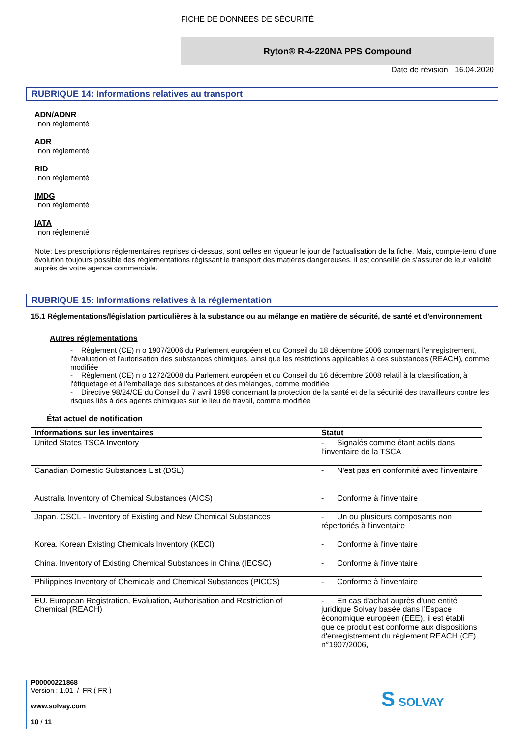FICHE DE DONNÉES DE SÉCURITÉ
Ryton® R-4-220NA PPS Compound
Date de révision 16.04.2020
RUBRIQUE 14: Informations relatives au transport
ADN/ADNR
non réglementé
ADR
non réglementé
RID
non réglementé
IMDG
non réglementé
IATA
non réglementé
Note: Les prescriptions réglementaires reprises ci-dessus, sont celles en vigueur le jour de l'actualisation de la fiche. Mais, compte-tenu d'une évolution toujours possible des réglementations régissant le transport des matières dangereuses, il est conseillé de s'assurer de leur validité auprès de votre agence commerciale.
RUBRIQUE 15: Informations relatives à la réglementation
15.1 Réglementations/législation particulières à la substance ou au mélange en matière de sécurité, de santé et d'environnement
Autres réglementations
- Règlement (CE) n o 1907/2006 du Parlement européen et du Conseil du 18 décembre 2006 concernant l'enregistrement, l'évaluation et l'autorisation des substances chimiques, ainsi que les restrictions applicables à ces substances (REACH), comme modifiée
- Règlement (CE) n o 1272/2008 du Parlement européen et du Conseil du 16 décembre 2008 relatif à la classification, à l'étiquetage et à l'emballage des substances et des mélanges, comme modifiée
- Directive 98/24/CE du Conseil du 7 avril 1998 concernant la protection de la santé et de la sécurité des travailleurs contre les risques liés à des agents chimiques sur le lieu de travail, comme modifiée
État actuel de notification
| Informations sur les inventaires | Statut |
| --- | --- |
| United States TSCA Inventory | - Signalés comme étant actifs dans l’inventaire de la TSCA |
| Canadian Domestic Substances List (DSL) | - N'est pas en conformité avec l'inventaire |
| Australia Inventory of Chemical Substances (AICS) | - Conforme à l'inventaire |
| Japan. CSCL - Inventory of Existing and New Chemical Substances | - Un ou plusieurs composants non répertoriés à l'inventaire |
| Korea. Korean Existing Chemicals Inventory (KECI) | - Conforme à l'inventaire |
| China. Inventory of Existing Chemical Substances in China (IECSC) | - Conforme à l'inventaire |
| Philippines Inventory of Chemicals and Chemical Substances (PICCS) | - Conforme à l'inventaire |
| EU. European Registration, Evaluation, Authorisation and Restriction of Chemical (REACH) | - En cas d'achat auprès d'une entité juridique Solvay basée dans l’Espace économique européen (EEE), il est établi que ce produit est conforme aux dispositions d'enregistrement du règlement REACH (CE) n°1907/2006, |
P00000221868
Version : 1.01 / FR ( FR )
www.solvay.com
10 / 11
S SOLVAY